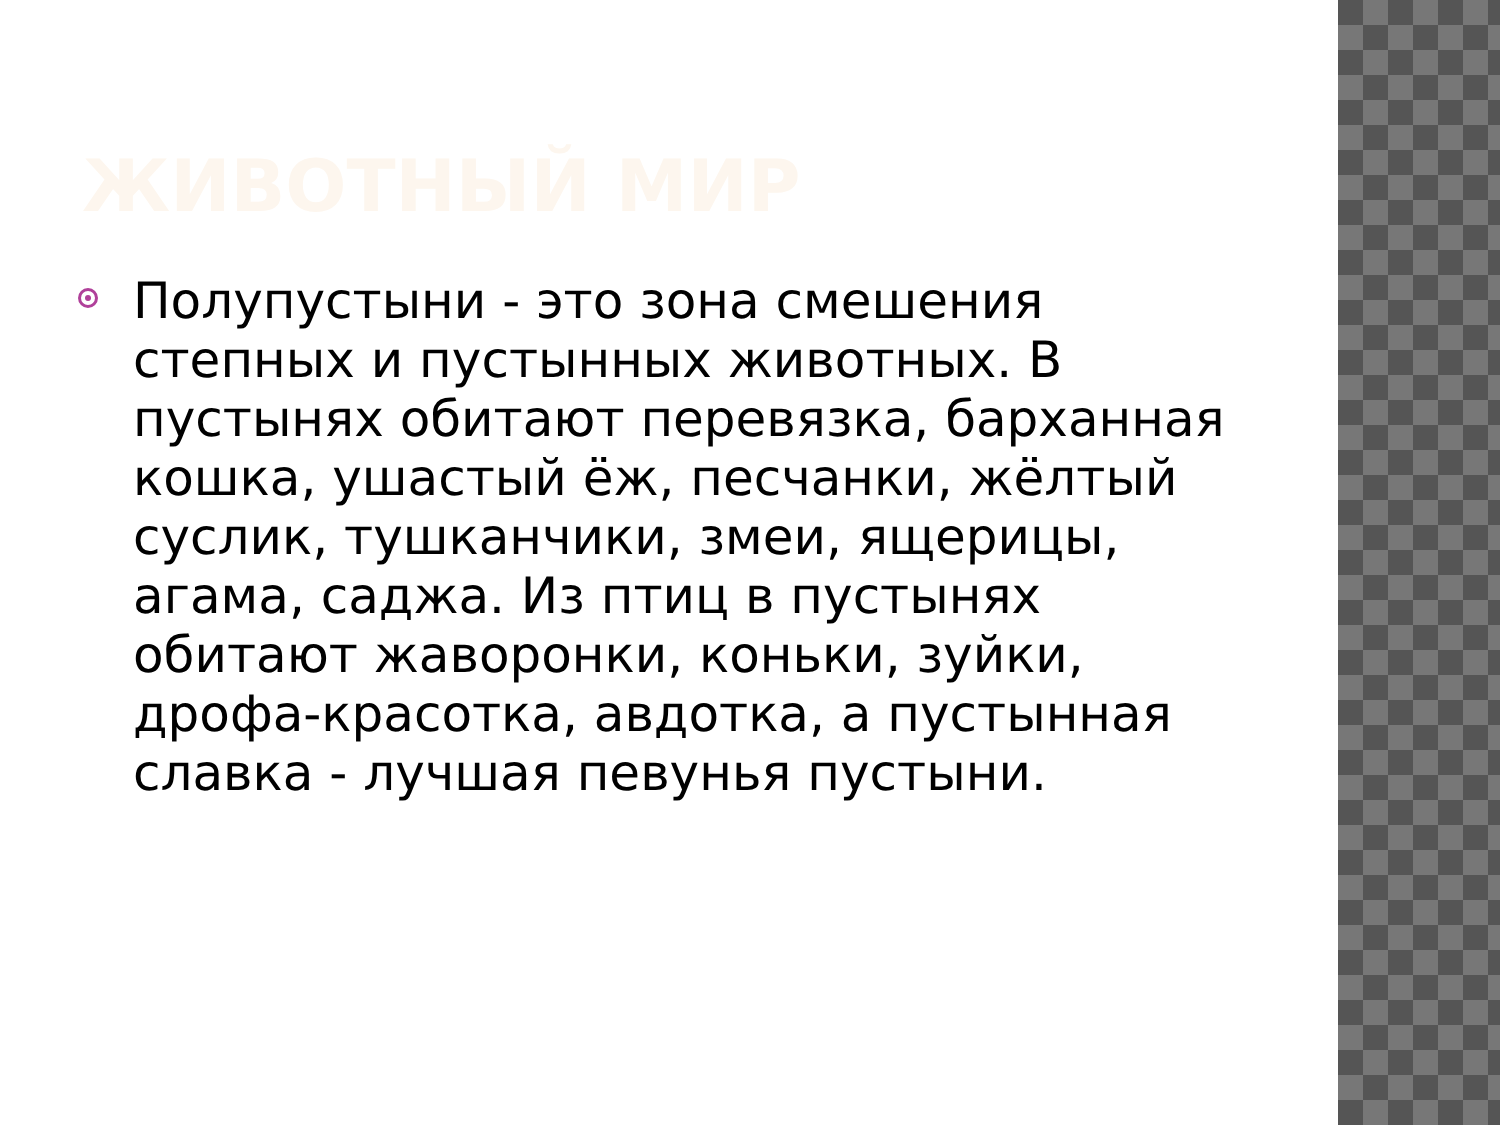ЖИВОТНЫЙ МИР
Полупустыни - это зона смешения степных и пустынных животных. В пустынях обитают перевязка, барханная кошка, ушастый ёж, песчанки, жёлтый суслик, тушканчики, змеи, ящерицы, агама, саджа. Из птиц в пустынях обитают жаворонки, коньки, зуйки, дрофа-красотка, авдотка, а пустынная славка - лучшая певунья пустыни.